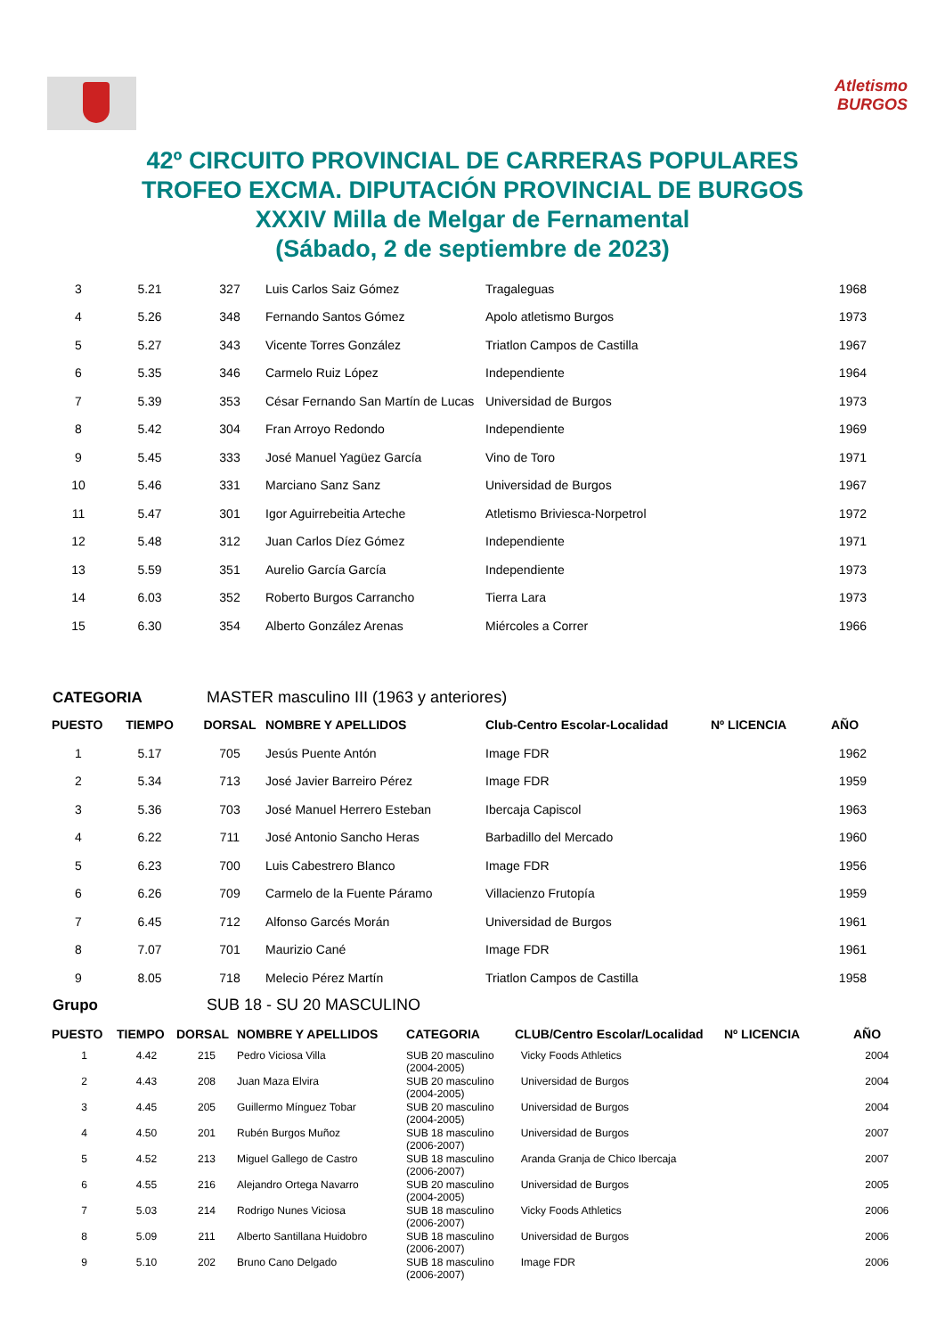Atletismo
BURGOS
42º CIRCUITO PROVINCIAL DE CARRERAS POPULARES
TROFEO EXCMA. DIPUTACIÓN PROVINCIAL DE BURGOS
XXXIV Milla de Melgar de Fernamental
(Sábado, 2 de septiembre de 2023)
| 3 | 5.21 | 327 | Luis Carlos Saiz Gómez | Tragaleguas | 1968 |
| 4 | 5.26 | 348 | Fernando Santos Gómez | Apolo atletismo Burgos | 1973 |
| 5 | 5.27 | 343 | Vicente Torres González | Triatlon Campos de Castilla | 1967 |
| 6 | 5.35 | 346 | Carmelo Ruiz López | Independiente | 1964 |
| 7 | 5.39 | 353 | César Fernando San Martín de Lucas | Universidad de Burgos | 1973 |
| 8 | 5.42 | 304 | Fran Arroyo Redondo | Independiente | 1969 |
| 9 | 5.45 | 333 | José Manuel Yagüez García | Vino de Toro | 1971 |
| 10 | 5.46 | 331 | Marciano Sanz Sanz | Universidad de Burgos | 1967 |
| 11 | 5.47 | 301 | Igor Aguirrebeitia Arteche | Atletismo Briviesca-Norpetrol | 1972 |
| 12 | 5.48 | 312 | Juan Carlos Díez Gómez | Independiente | 1971 |
| 13 | 5.59 | 351 | Aurelio García García | Independiente | 1973 |
| 14 | 6.03 | 352 | Roberto Burgos Carrancho | Tierra Lara | 1973 |
| 15 | 6.30 | 354 | Alberto González Arenas | Miércoles a Correr | 1966 |
CATEGORIA MASTER masculino III (1963 y anteriores)
| PUESTO | TIEMPO | DORSAL | NOMBRE Y APELLIDOS | Club-Centro Escolar-Localidad | Nº LICENCIA | AÑO |
| --- | --- | --- | --- | --- | --- | --- |
| 1 | 5.17 | 705 | Jesús Puente Antón | Image FDR | | 1962 |
| 2 | 5.34 | 713 | José Javier Barreiro Pérez | Image FDR | | 1959 |
| 3 | 5.36 | 703 | José Manuel Herrero Esteban | Ibercaja Capiscol | | 1963 |
| 4 | 6.22 | 711 | José Antonio Sancho Heras | Barbadillo del Mercado | | 1960 |
| 5 | 6.23 | 700 | Luis Cabestrero Blanco | Image FDR | | 1956 |
| 6 | 6.26 | 709 | Carmelo de la Fuente Páramo | Villacienzo Frutopía | | 1959 |
| 7 | 6.45 | 712 | Alfonso Garcés Morán | Universidad de Burgos | | 1961 |
| 8 | 7.07 | 701 | Maurizio Cané | Image FDR | | 1961 |
| 9 | 8.05 | 718 | Melecio Pérez Martín | Triatlon Campos de Castilla | | 1958 |
Grupo SUB 18 - SU 20 MASCULINO
| PUESTO | TIEMPO | DORSAL | NOMBRE Y APELLIDOS | CATEGORIA | CLUB/Centro Escolar/Localidad | Nº LICENCIA | AÑO |
| --- | --- | --- | --- | --- | --- | --- | --- |
| 1 | 4.42 | 215 | Pedro Viciosa Villa | SUB 20 masculino (2004-2005) | Vicky Foods Athletics | | 2004 |
| 2 | 4.43 | 208 | Juan Maza Elvira | SUB 20 masculino (2004-2005) | Universidad de Burgos | | 2004 |
| 3 | 4.45 | 205 | Guillermo Mínguez Tobar | SUB 20 masculino (2004-2005) | Universidad de Burgos | | 2004 |
| 4 | 4.50 | 201 | Rubén Burgos Muñoz | SUB 18 masculino (2006-2007) | Universidad de Burgos | | 2007 |
| 5 | 4.52 | 213 | Miguel Gallego de Castro | SUB 18 masculino (2006-2007) | Aranda Granja de Chico Ibercaja | | 2007 |
| 6 | 4.55 | 216 | Alejandro Ortega Navarro | SUB 20 masculino (2004-2005) | Universidad de Burgos | | 2005 |
| 7 | 5.03 | 214 | Rodrigo Nunes Viciosa | SUB 18 masculino (2006-2007) | Vicky Foods Athletics | | 2006 |
| 8 | 5.09 | 211 | Alberto Santillana Huidobro | SUB 18 masculino (2006-2007) | Universidad de Burgos | | 2006 |
| 9 | 5.10 | 202 | Bruno Cano Delgado | SUB 18 masculino (2006-2007) | Image FDR | | 2006 |